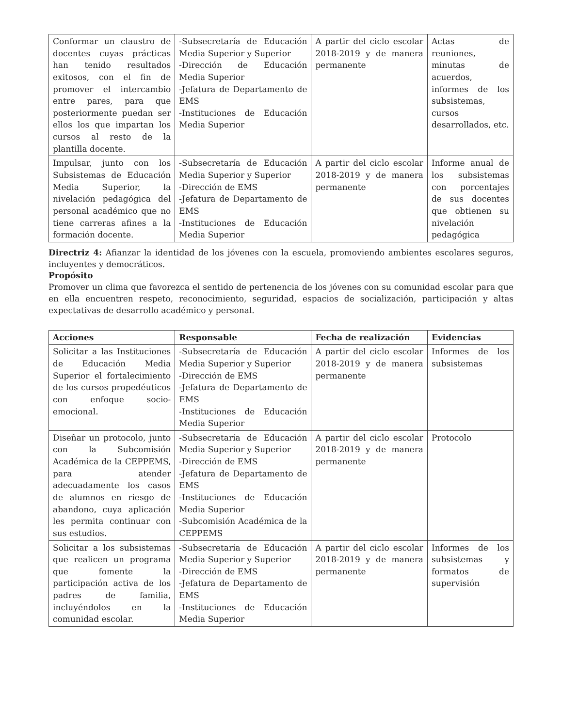| Conformar un claustro de docentes cuyas prácticas han tenido resultados exitosos, con el fin de promover el intercambio entre pares, para que posteriormente puedan ser ellos los que impartan los cursos al resto de la plantilla docente. | -Subsecretaría de Educación Media Superior y Superior -Dirección de Educación Media Superior -Jefatura de Departamento de EMS -Instituciones de Educación Media Superior | A partir del ciclo escolar 2018-2019 y de manera permanente | Actas de reuniones, minutas de acuerdos, informes de los subsistemas, cursos desarrollados, etc. |
| Impulsar, junto con los Subsistemas de Educación Media Superior, la nivelación pedagógica del personal académico que no tiene carreras afines a la formación docente. | -Subsecretaría de Educación Media Superior y Superior -Dirección de EMS -Jefatura de Departamento de EMS -Instituciones de Educación Media Superior | A partir del ciclo escolar 2018-2019 y de manera permanente | Informe anual de los subsistemas con porcentajes de sus docentes que obtienen su nivelación pedagógica |
Directriz 4: Afianzar la identidad de los jóvenes con la escuela, promoviendo ambientes escolares seguros, incluyentes y democráticos.
Propósito
Promover un clima que favorezca el sentido de pertenencia de los jóvenes con su comunidad escolar para que en ella encuentren respeto, reconocimiento, seguridad, espacios de socialización, participación y altas expectativas de desarrollo académico y personal.
| Acciones | Responsable | Fecha de realización | Evidencias |
| --- | --- | --- | --- |
| Solicitar a las Instituciones de Educación Media Superior el fortalecimiento de los cursos propedéuticos con enfoque socio-emocional. | -Subsecretaría de Educación Media Superior y Superior -Dirección de EMS -Jefatura de Departamento de EMS -Instituciones de Educación Media Superior | A partir del ciclo escolar 2018-2019 y de manera permanente | Informes de los subsistemas |
| Diseñar un protocolo, junto con la Subcomisión Académica de la CEPPEMS, para atender adecuadamente los casos de alumnos en riesgo de abandono, cuya aplicación les permita continuar con sus estudios. | -Subsecretaría de Educación Media Superior y Superior -Dirección de EMS -Jefatura de Departamento de EMS -Instituciones de Educación Media Superior -Subcomisión Académica de la CEPPEMS | A partir del ciclo escolar 2018-2019 y de manera permanente | Protocolo |
| Solicitar a los subsistemas que realicen un programa que fomente la participación activa de los padres de familia, incluyéndolos en la comunidad escolar. | -Subsecretaría de Educación Media Superior y Superior -Dirección de EMS -Jefatura de Departamento de EMS -Instituciones de Educación Media Superior | A partir del ciclo escolar 2018-2019 y de manera permanente | Informes de los subsistemas y formatos de supervisión |